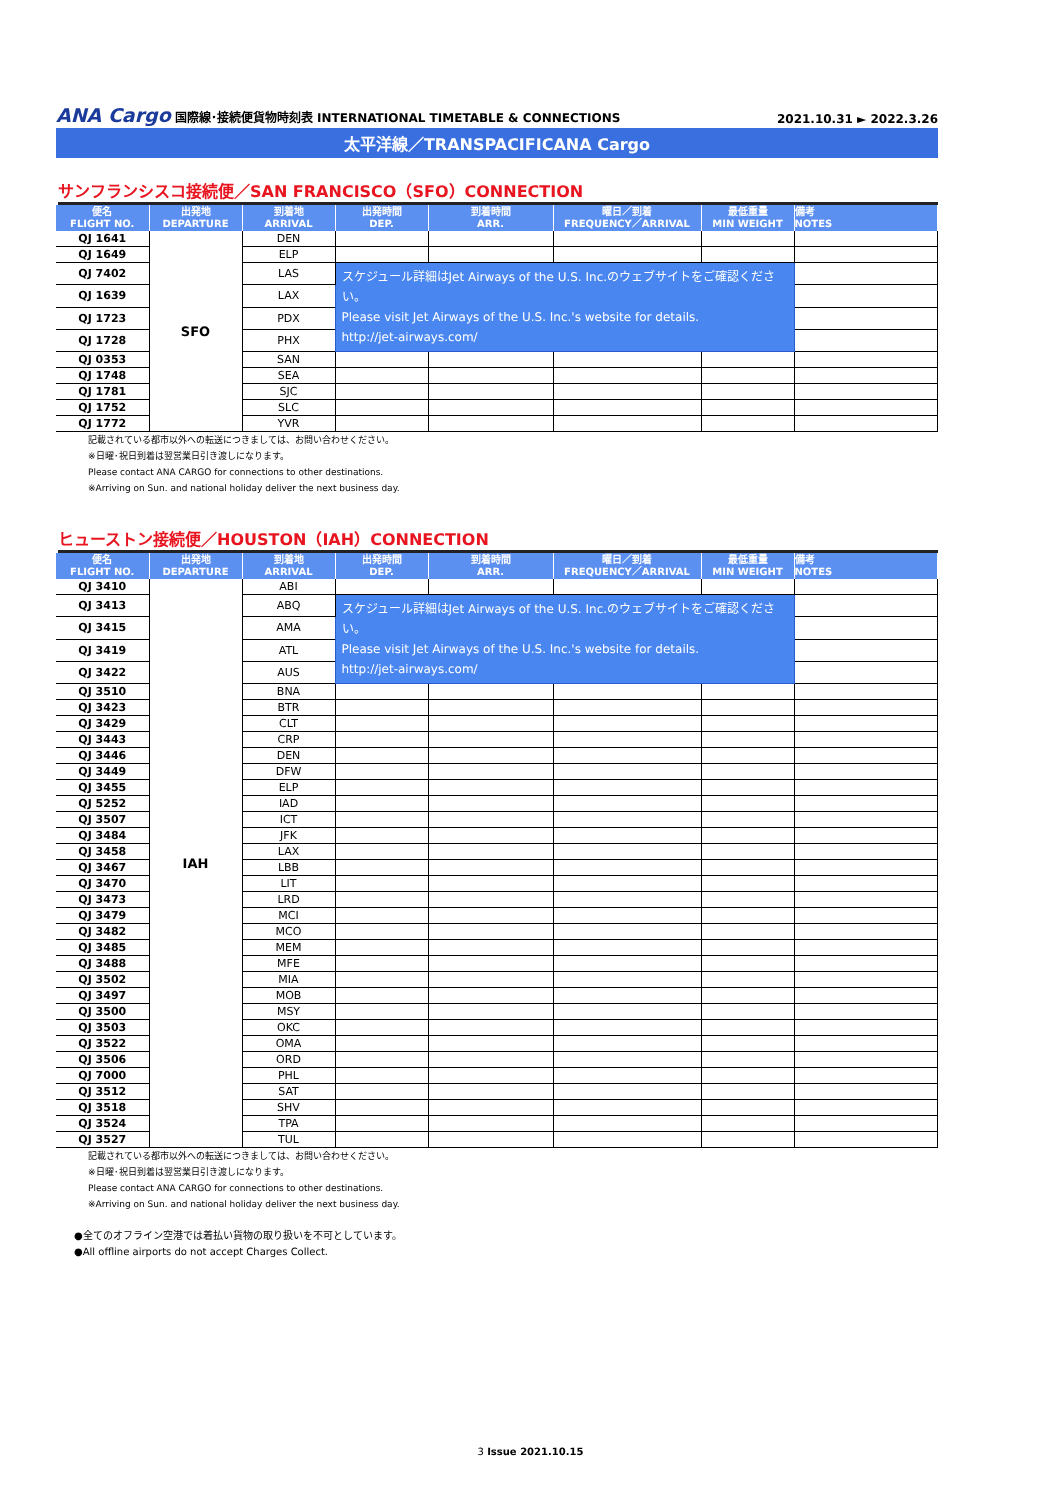ANA Cargo 国際線･接続便貨物時刻表 INTERNATIONAL TIMETABLE & CONNECTIONS
2021.10.31 ► 2022.3.26
太平洋線／TRANSPACIFICANA Cargo
サンフランシスコ接続便／SAN FRANCISCO（SFO）CONNECTION
| 便名 FLIGHT NO. | 出発地 DEPARTURE | 到着地 ARRIVAL | 出発時間 DEP. | 到着時間 ARR. | 曜日／到着 FREQUENCY／ARRIVAL | 最低重量 MIN WEIGHT | 備考 NOTES |
| --- | --- | --- | --- | --- | --- | --- | --- |
| QJ 1641 | SFO | DEN | | | | | |
| QJ 1649 | | ELP | | | | | |
| QJ 7402 | | LAS | スケジュール詳細はJet Airways of the U.S. Inc.のウェブサイトをご確認ください。 Please visit Jet Airways of the U.S. Inc.'s website for details. http://jet-airways.com/ | | | | |
| QJ 1639 | | LAX | | | | | |
| QJ 1723 | | PDX | | | | | |
| QJ 1728 | | PHX | | | | | |
| QJ 0353 | | SAN | | | | | |
| QJ 1748 | | SEA | | | | | |
| QJ 1781 | | SJC | | | | | |
| QJ 1752 | | SLC | | | | | |
| QJ 1772 | | YVR | | | | | |
記載されている都市以外への転送につきましては、お問い合わせください。
※日曜･祝日到着は翌営業日引き渡しになります。
Please contact ANA CARGO for connections to other destinations.
※Arriving on Sun. and national holiday deliver the next business day.
ヒューストン接続便／HOUSTON（IAH）CONNECTION
| 便名 FLIGHT NO. | 出発地 DEPARTURE | 到着地 ARRIVAL | 出発時間 DEP. | 到着時間 ARR. | 曜日／到着 FREQUENCY／ARRIVAL | 最低重量 MIN WEIGHT | 備考 NOTES |
| --- | --- | --- | --- | --- | --- | --- | --- |
| QJ 3410 | IAH | ABI | | | | | |
| QJ 3413 | | ABQ | スケジュール詳細はJet Airways of the U.S. Inc.のウェブサイトをご確認ください。 Please visit Jet Airways of the U.S. Inc.'s website for details. http://jet-airways.com/ | | | | |
| QJ 3415 | | AMA | | | | | |
| QJ 3419 | | ATL | | | | | |
| QJ 3422 | | AUS | | | | | |
| QJ 3510 | | BNA | | | | | |
| QJ 3423 | | BTR | | | | | |
| QJ 3429 | | CLT | | | | | |
| QJ 3443 | | CRP | | | | | |
| QJ 3446 | | DEN | | | | | |
| QJ 3449 | | DFW | | | | | |
| QJ 3455 | | ELP | | | | | |
| QJ 5252 | | IAD | | | | | |
| QJ 3507 | | ICT | | | | | |
| QJ 3484 | | JFK | | | | | |
| QJ 3458 | | LAX | | | | | |
| QJ 3467 | | LBB | | | | | |
| QJ 3470 | | LIT | | | | | |
| QJ 3473 | | LRD | | | | | |
| QJ 3479 | | MCI | | | | | |
| QJ 3482 | | MCO | | | | | |
| QJ 3485 | | MEM | | | | | |
| QJ 3488 | | MFE | | | | | |
| QJ 3502 | | MIA | | | | | |
| QJ 3497 | | MOB | | | | | |
| QJ 3500 | | MSY | | | | | |
| QJ 3503 | | OKC | | | | | |
| QJ 3522 | | OMA | | | | | |
| QJ 3506 | | ORD | | | | | |
| QJ 7000 | | PHL | | | | | |
| QJ 3512 | | SAT | | | | | |
| QJ 3518 | | SHV | | | | | |
| QJ 3524 | | TPA | | | | | |
| QJ 3527 | | TUL | | | | | |
記載されている都市以外への転送につきましては、お問い合わせください。
※日曜･祝日到着は翌営業日引き渡しになります。
Please contact ANA CARGO for connections to other destinations.
※Arriving on Sun. and national holiday deliver the next business day.
●全てのオフライン空港では着払い貨物の取り扱いを不可としています。
●All offline airports do not accept Charges Collect.
3 Issue 2021.10.15